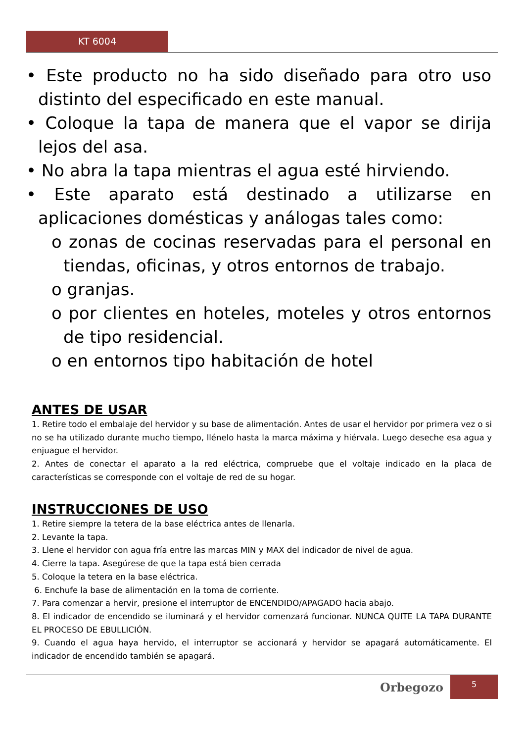KT 6004
• Este producto no ha sido diseñado para otro uso distinto del especificado en este manual.
• Coloque la tapa de manera que el vapor se dirija lejos del asa.
• No abra la tapa mientras el agua esté hirviendo.
• Este aparato está destinado a utilizarse en aplicaciones domésticas y análogas tales como:
o zonas de cocinas reservadas para el personal en tiendas, oficinas, y otros entornos de trabajo.
o granjas.
o por clientes en hoteles, moteles y otros entornos de tipo residencial.
o en entornos tipo habitación de hotel
ANTES DE USAR
1. Retire todo el embalaje del hervidor y su base de alimentación. Antes de usar el hervidor por primera vez o si no se ha utilizado durante mucho tiempo, llénelo hasta la marca máxima y hiérvala. Luego deseche esa agua y enjuague el hervidor.
2. Antes de conectar el aparato a la red eléctrica, compruebe que el voltaje indicado en la placa de características se corresponde con el voltaje de red de su hogar.
INSTRUCCIONES DE USO
1. Retire siempre la tetera de la base eléctrica antes de llenarla.
2. Levante la tapa.
3. Llene el hervidor con agua fría entre las marcas MIN y MAX del indicador de nivel de agua.
4. Cierre la tapa. Asegúrese de que la tapa está bien cerrada
5. Coloque la tetera en la base eléctrica.
6. Enchufe la base de alimentación en la toma de corriente.
7. Para comenzar a hervir, presione el interruptor de ENCENDIDO/APAGADO hacia abajo.
8. El indicador de encendido se iluminará y el hervidor comenzará funcionar. NUNCA QUITE LA TAPA DURANTE EL PROCESO DE EBULLICIÓN.
9. Cuando el agua haya hervido, el interruptor se accionará y hervidor se apagará automáticamente. El indicador de encendido también se apagará.
Orbegozo
5